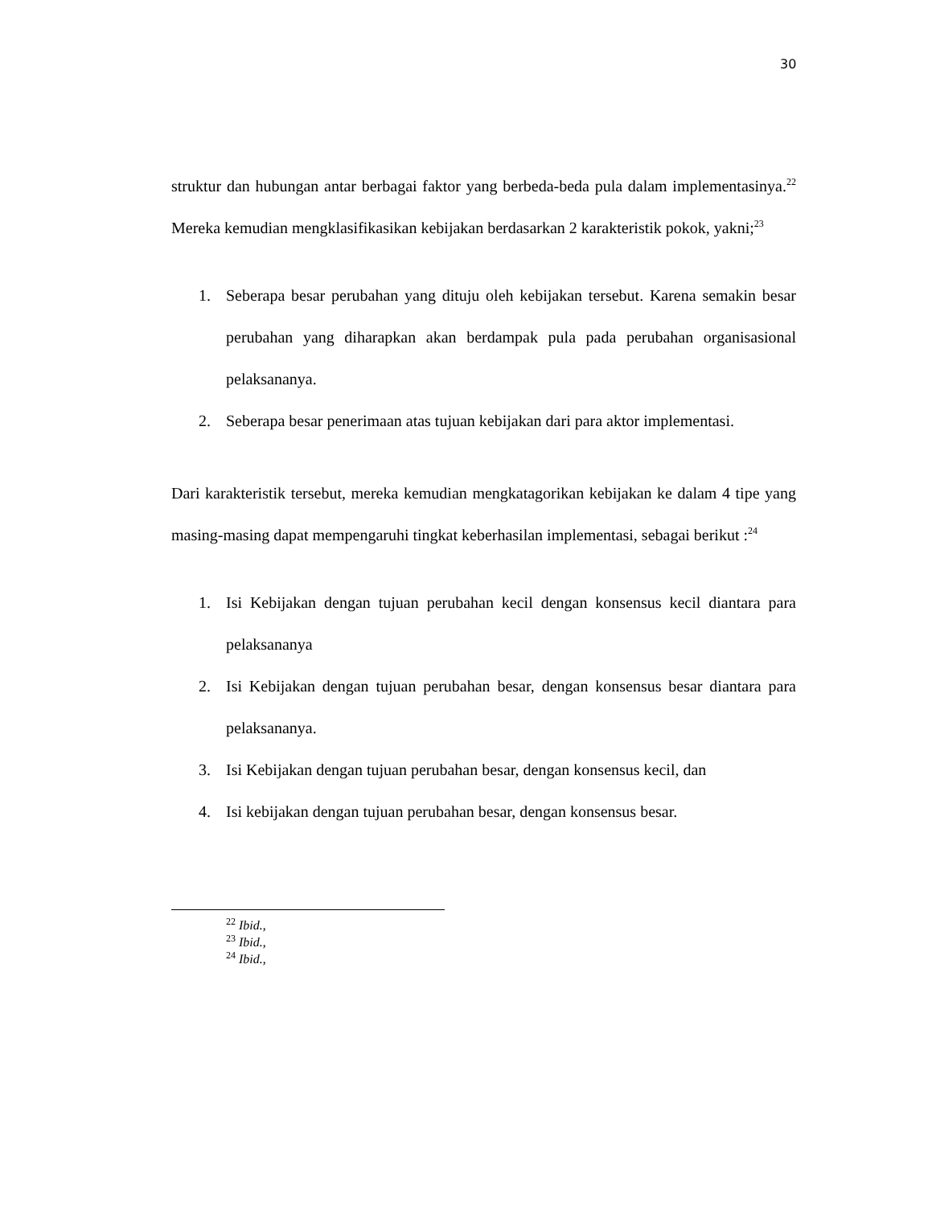30
struktur dan hubungan antar berbagai faktor yang berbeda-beda pula dalam implementasinya.<sup>22</sup> Mereka kemudian mengklasifikasikan kebijakan berdasarkan 2 karakteristik pokok, yakni;<sup>23</sup>
1. Seberapa besar perubahan yang dituju oleh kebijakan tersebut. Karena semakin besar perubahan yang diharapkan akan berdampak pula pada perubahan organisasional pelaksananya.
2. Seberapa besar penerimaan atas tujuan kebijakan dari para aktor implementasi.
Dari karakteristik tersebut, mereka kemudian mengkatagorikan kebijakan ke dalam 4 tipe yang masing-masing dapat mempengaruhi tingkat keberhasilan implementasi, sebagai berikut :<sup>24</sup>
1. Isi Kebijakan dengan tujuan perubahan kecil dengan konsensus kecil diantara para pelaksananya
2. Isi Kebijakan dengan tujuan perubahan besar, dengan konsensus besar diantara para pelaksananya.
3. Isi Kebijakan dengan tujuan perubahan besar, dengan konsensus kecil, dan
4. Isi kebijakan dengan tujuan perubahan besar, dengan konsensus besar.
<sup>22</sup> Ibid.,
<sup>23</sup> Ibid.,
<sup>24</sup> Ibid.,